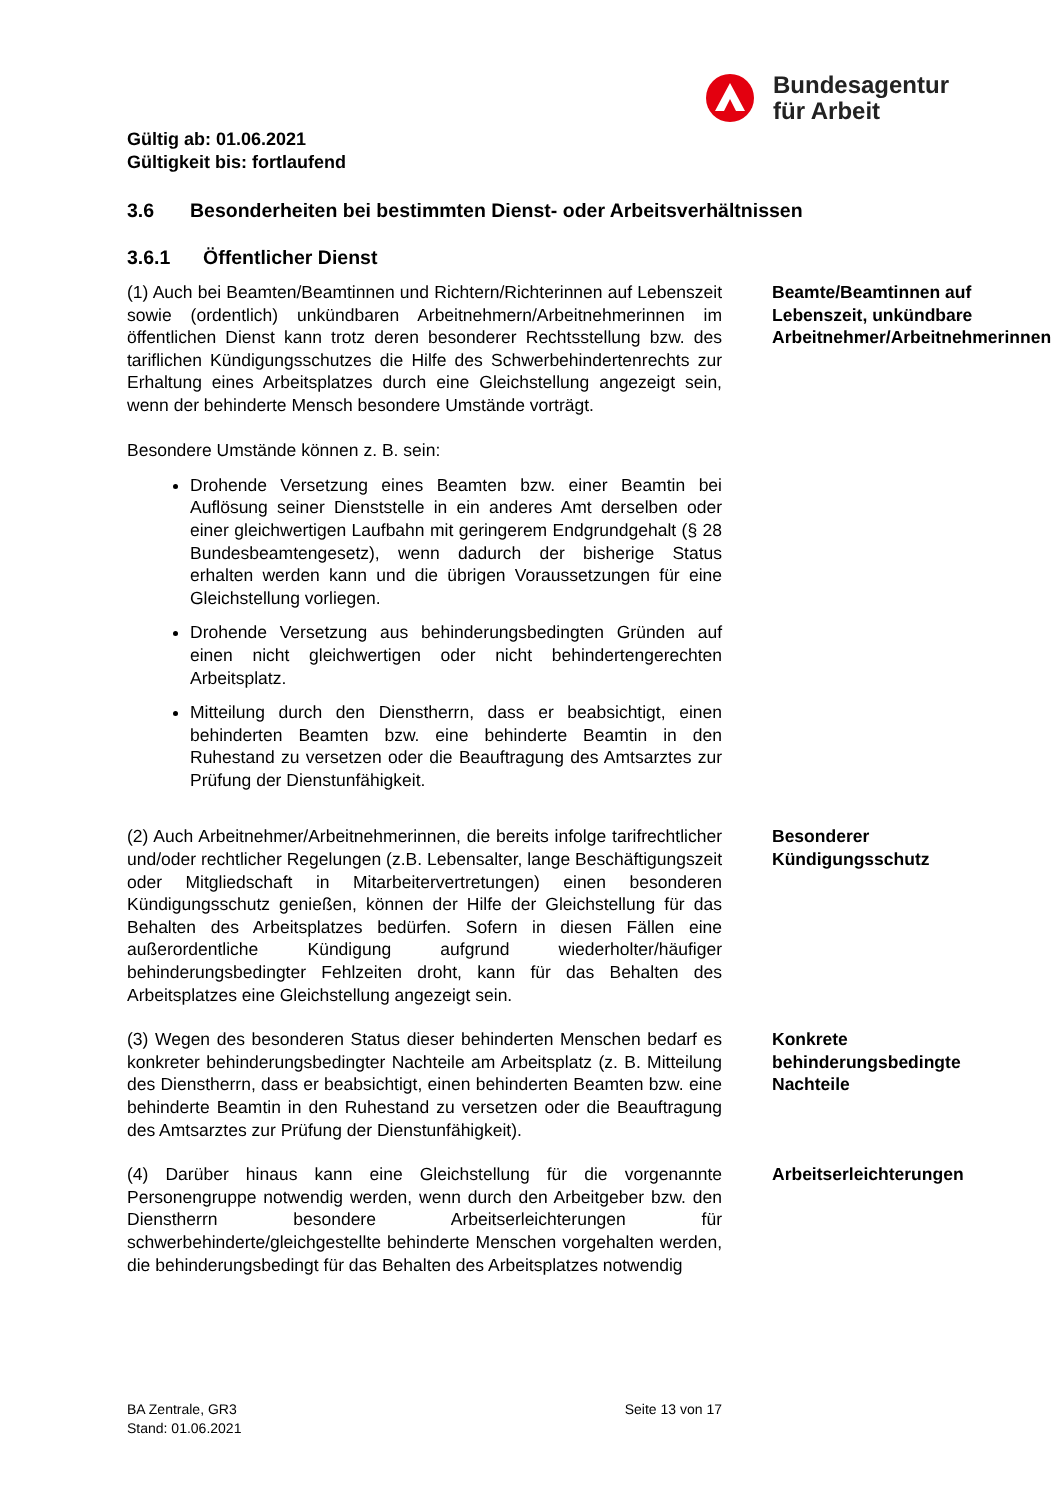Bundesagentur
für Arbeit
Gültig ab: 01.06.2021
Gültigkeit bis: fortlaufend
3.6 Besonderheiten bei bestimmten Dienst- oder Arbeitsverhältnissen
3.6.1 Öffentlicher Dienst
(1) Auch bei Beamten/Beamtinnen und Richtern/Richterinnen auf Lebenszeit sowie (ordentlich) unkündbaren Arbeitnehmern/Arbeitnehmerinnen im öffentlichen Dienst kann trotz deren besonderer Rechtsstellung bzw. des tariflichen Kündigungsschutzes die Hilfe des Schwerbehindertenrechts zur Erhaltung eines Arbeitsplatzes durch eine Gleichstellung angezeigt sein, wenn der behinderte Mensch besondere Umstände vorträgt.
Besondere Umstände können z. B. sein:
Drohende Versetzung eines Beamten bzw. einer Beamtin bei Auflösung seiner Dienststelle in ein anderes Amt derselben oder einer gleichwertigen Laufbahn mit geringerem Endgrundgehalt (§ 28 Bundesbeamtengesetz), wenn dadurch der bisherige Status erhalten werden kann und die übrigen Voraussetzungen für eine Gleichstellung vorliegen.
Drohende Versetzung aus behinderungsbedingten Gründen auf einen nicht gleichwertigen oder nicht behindertengerechten Arbeitsplatz.
Mitteilung durch den Dienstherrn, dass er beabsichtigt, einen behinderten Beamten bzw. eine behinderte Beamtin in den Ruhestand zu versetzen oder die Beauftragung des Amtsarztes zur Prüfung der Dienstunfähigkeit.
Beamte/Beamtinnen auf Lebenszeit, unkündbare Arbeitnehmer/Arbeitnehmerinnen
(2) Auch Arbeitnehmer/Arbeitnehmerinnen, die bereits infolge tarifrechtlicher und/oder rechtlicher Regelungen (z.B. Lebensalter, lange Beschäftigungszeit oder Mitgliedschaft in Mitarbeitervertretungen) einen besonderen Kündigungsschutz genießen, können der Hilfe der Gleichstellung für das Behalten des Arbeitsplatzes bedürfen. Sofern in diesen Fällen eine außerordentliche Kündigung aufgrund wiederholter/häufiger behinderungsbedingter Fehlzeiten droht, kann für das Behalten des Arbeitsplatzes eine Gleichstellung angezeigt sein.
Besonderer Kündigungsschutz
(3) Wegen des besonderen Status dieser behinderten Menschen bedarf es konkreter behinderungsbedingter Nachteile am Arbeitsplatz (z. B. Mitteilung des Dienstherrn, dass er beabsichtigt, einen behinderten Beamten bzw. eine behinderte Beamtin in den Ruhestand zu versetzen oder die Beauftragung des Amtsarztes zur Prüfung der Dienstunfähigkeit).
Konkrete behinderungsbedingte Nachteile
(4) Darüber hinaus kann eine Gleichstellung für die vorgenannte Personengruppe notwendig werden, wenn durch den Arbeitgeber bzw. den Dienstherrn besondere Arbeitserleichterungen für schwerbehinderte/gleichgestellte behinderte Menschen vorgehalten werden, die behinderungsbedingt für das Behalten des Arbeitsplatzes notwendig
Arbeitserleichterungen
BA Zentrale, GR3
Stand: 01.06.2021
Seite 13 von 17